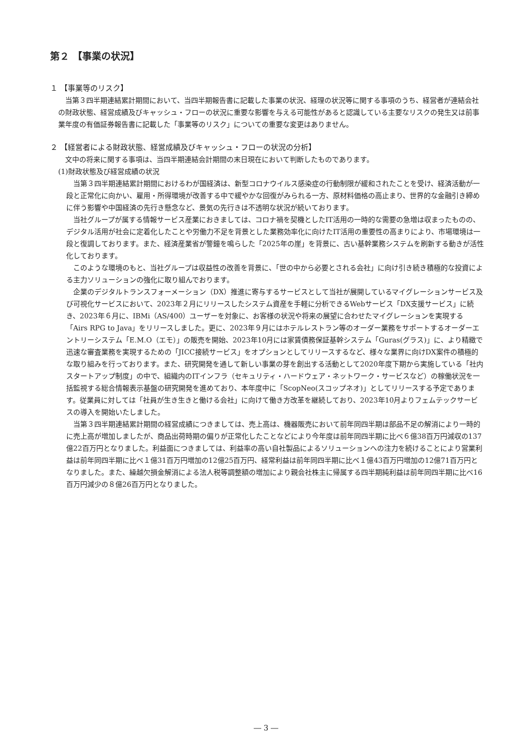第２ 【事業の状況】
１ 【事業等のリスク】
当第３四半期連結累計期間において、当四半期報告書に記載した事業の状況、経理の状況等に関する事項のうち、経営者が連結会社の財政状態、経営成績及びキャッシュ・フローの状況に重要な影響を与える可能性があると認識している主要なリスクの発生又は前事業年度の有価証券報告書に記載した「事業等のリスク」についての重要な変更はありません。
２ 【経営者による財政状態、経営成績及びキャッシュ・フローの状況の分析】
文中の将来に関する事項は、当四半期連結会計期間の末日現在において判断したものであります。
(1)財政状態及び経営成績の状況
当第３四半期連結累計期間におけるわが国経済は、新型コロナウイルス感染症の行動制限が緩和されたことを受け、経済活動が一段と正常化に向かい、雇用・所得環境が改善する中で緩やかな回復がみられる一方、原材料価格の高止まり、世界的な金融引き締めに伴う影響や中国経済の先行き懸念など、景気の先行きは不透明な状況が続いております。
当社グループが属する情報サービス産業におきましては、コロナ禍を契機としたIT活用の一時的な需要の急増は収まったものの、デジタル活用が社会に定着化したことや労働力不足を背景とした業務効率化に向けたIT活用の重要性の高まりにより、市場環境は一段と復調しております。また、経済産業省が警鐘を鳴らした「2025年の崖」を背景に、古い基幹業務システムを刷新する動きが活性化しております。
このような環境のもと、当社グループは収益性の改善を背景に、「世の中から必要とされる会社」に向け引き続き積極的な投資による主力ソリューションの強化に取り組んでおります。
企業のデジタルトランスフォーメーション（DX）推進に寄与するサービスとして当社が展開しているマイグレーションサービス及び可視化サービスにおいて、2023年２月にリリースしたシステム資産を手軽に分析できるWebサービス「DX支援サービス」に続き、2023年６月に、IBMi（AS/400）ユーザーを対象に、お客様の状況や将来の展望に合わせたマイグレーションを実現する「Airs RPG to Java」をリリースしました。更に、2023年９月にはホテルレストラン等のオーダー業務をサポートするオーダーエントリーシステム「E.M.O（エモ）」の販売を開始、2023年10月には家賃債務保証基幹システム「Guras(グラス)」に、より精緻で迅速な審査業務を実現するための「JICC接続サービス」をオプションとしてリリースするなど、様々な業界に向けDX案件の積極的な取り組みを行っております。また、研究開発を通して新しい事業の芽を創出する活動として2020年度下期から実施している「社内スタートアップ制度」の中で、組織内のITインフラ（セキュリティ・ハードウェア・ネットワーク・サービスなど）の稼働状況を一括監視する総合情報表示基盤の研究開発を進めており、本年度中に「ScopNeo(スコップネオ)」としてリリースする予定であります。従業員に対しては「社員が生き生きと働ける会社」に向けて働き方改革を継続しており、2023年10月よりフェムテックサービスの導入を開始いたしました。
当第３四半期連結累計期間の経営成績につきましては、売上高は、機器販売において前年同四半期は部品不足の解消により一時的に売上高が増加しましたが、商品出荷時期の偏りが正常化したことなどにより今年度は前年同四半期に比べ６億38百万円減収の137億22百万円となりました。利益面につきましては、利益率の高い自社製品によるソリューションへの注力を続けることにより営業利益は前年同四半期に比べ１億31百万円増加の12億25百万円、経常利益は前年同四半期に比べ１億43百万円増加の12億71百万円となりました。また、繰越欠損金解消による法人税等調整額の増加により親会社株主に帰属する四半期純利益は前年同四半期に比べ16百万円減少の８億26百万円となりました。
― 3 ―